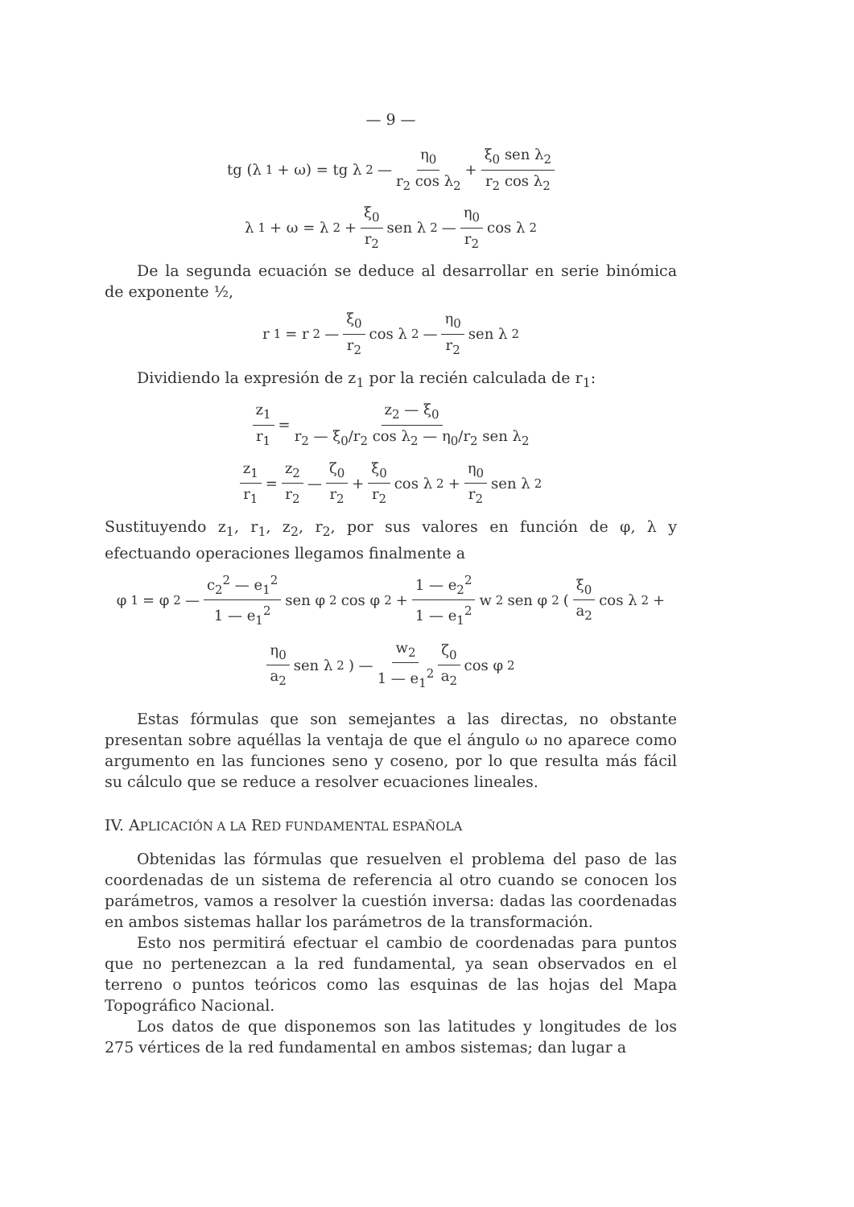— 9 —
tg (λ<sub>1</sub> + ω) = tg λ<sub>2</sub> — η<sub>0</sub> r<sub>2</sub> cos λ<sub>2</sub> + ξ<sub>0</sub> sen λ<sub>2</sub> r<sub>2</sub> cos λ<sub>2</sub>
λ<sub>1</sub> + ω = λ<sub>2</sub> + ξ<sub>0</sub> r<sub>2</sub> sen λ<sub>2</sub> — η<sub>0</sub> r<sub>2</sub> cos λ<sub>2</sub>
De la segunda ecuación se deduce al desarrollar en serie binómica de exponente ½,
r<sub>1</sub> = r<sub>2</sub> — ξ<sub>0</sub> r<sub>2</sub> cos λ<sub>2</sub> — η<sub>0</sub> r<sub>2</sub> sen λ<sub>2</sub>
Dividiendo la expresión de z<sub>1</sub> por la recién calculada de r<sub>1</sub>:
z<sub>1</sub> r<sub>1</sub> = z<sub>2</sub> — ξ<sub>0</sub> r<sub>2</sub> — ξ<sub>0</sub>/r<sub>2</sub> cos λ<sub>2</sub> — η<sub>0</sub>/r<sub>2</sub> sen λ<sub>2</sub>
z<sub>1</sub> r<sub>1</sub> = z<sub>2</sub> r<sub>2</sub> — ζ<sub>0</sub> r<sub>2</sub> + ξ<sub>0</sub> r<sub>2</sub> cos λ<sub>2</sub> + η<sub>0</sub> r<sub>2</sub> sen λ<sub>2</sub>
Sustituyendo z<sub>1</sub>, r<sub>1</sub>, z<sub>2</sub>, r<sub>2</sub>, por sus valores en función de φ, λ y efectuando operaciones llegamos finalmente a
φ<sub>1</sub> = φ<sub>2</sub> — c<sub>2</sub><sup>2</sup> — e<sub>1</sub><sup>2</sup> 1 — e<sub>1</sub><sup>2</sup> sen φ<sub>2</sub> cos φ<sub>2</sub> + 1 — e<sub>2</sub><sup>2</sup> 1 — e<sub>1</sub><sup>2</sup> w<sub>2</sub> sen φ<sub>2</sub> (ξ<sub>0</sub> a<sub>2</sub> cos λ<sub>2</sub> +
η<sub>0</sub> a<sub>2</sub> sen λ<sub>2</sub>) — w<sub>2</sub> 1 — e<sub>1</sub><sup>2</sup> ζ<sub>0</sub> a<sub>2</sub> cos φ<sub>2</sub>
Estas fórmulas que son semejantes a las directas, no obstante presentan sobre aquéllas la ventaja de que el ángulo ω no aparece como argumento en las funciones seno y coseno, por lo que resulta más fácil su cálculo que se reduce a resolver ecuaciones lineales.
IV. APLICACIÓN A LA RED FUNDAMENTAL ESPAÑOLA
Obtenidas las fórmulas que resuelven el problema del paso de las coordenadas de un sistema de referencia al otro cuando se conocen los parámetros, vamos a resolver la cuestión inversa: dadas las coordenadas en ambos sistemas hallar los parámetros de la transformación.
Esto nos permitirá efectuar el cambio de coordenadas para puntos que no pertenezcan a la red fundamental, ya sean observados en el terreno o puntos teóricos como las esquinas de las hojas del Mapa Topográfico Nacional.
Los datos de que disponemos son las latitudes y longitudes de los 275 vértices de la red fundamental en ambos sistemas; dan lugar a